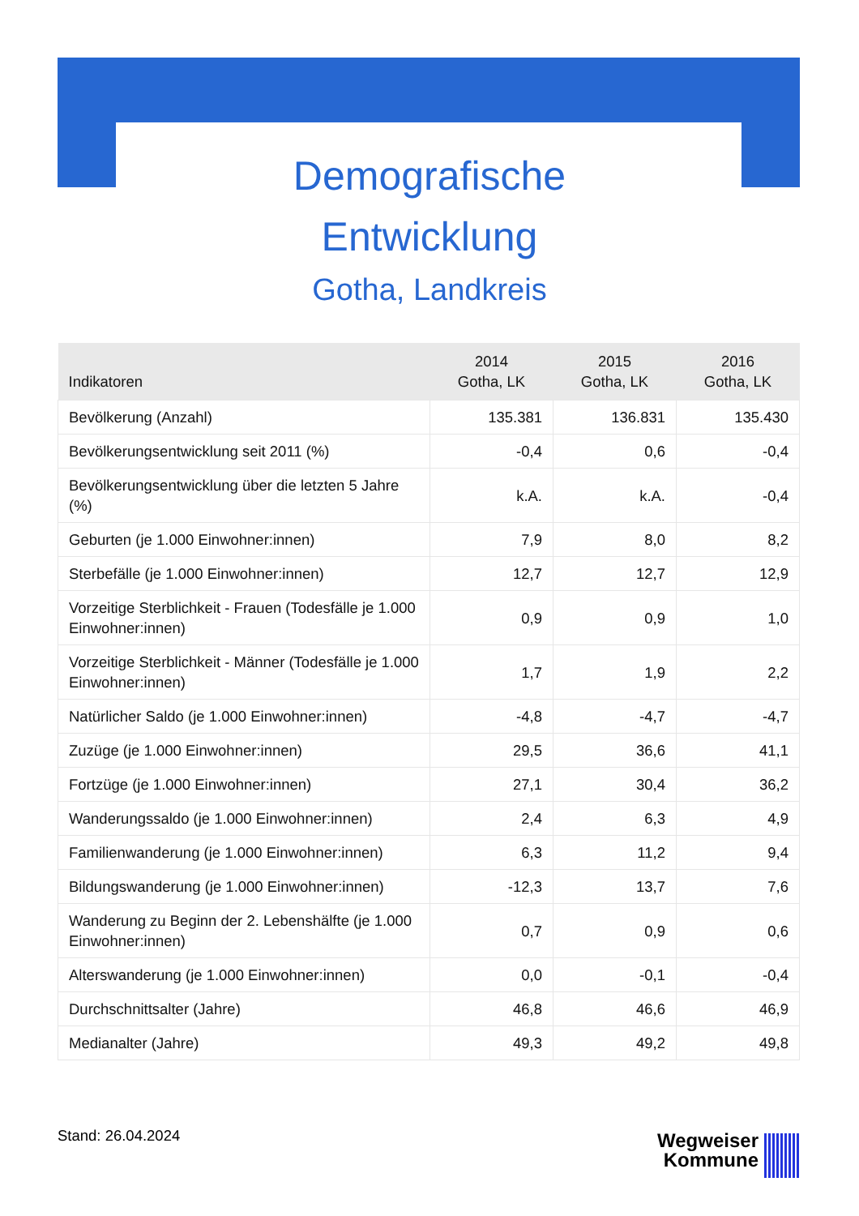Demografische
Entwicklung
Gotha, Landkreis
| Indikatoren | 2014 Gotha, LK | 2015 Gotha, LK | 2016 Gotha, LK |
| --- | --- | --- | --- |
| Bevölkerung (Anzahl) | 135.381 | 136.831 | 135.430 |
| Bevölkerungsentwicklung seit 2011 (%) | -0,4 | 0,6 | -0,4 |
| Bevölkerungsentwicklung über die letzten 5 Jahre (%) | k.A. | k.A. | -0,4 |
| Geburten (je 1.000 Einwohner:innen) | 7,9 | 8,0 | 8,2 |
| Sterbefälle (je 1.000 Einwohner:innen) | 12,7 | 12,7 | 12,9 |
| Vorzeitige Sterblichkeit - Frauen (Todesfälle je 1.000 Einwohner:innen) | 0,9 | 0,9 | 1,0 |
| Vorzeitige Sterblichkeit - Männer (Todesfälle je 1.000 Einwohner:innen) | 1,7 | 1,9 | 2,2 |
| Natürlicher Saldo (je 1.000 Einwohner:innen) | -4,8 | -4,7 | -4,7 |
| Zuzüge (je 1.000 Einwohner:innen) | 29,5 | 36,6 | 41,1 |
| Fortzüge (je 1.000 Einwohner:innen) | 27,1 | 30,4 | 36,2 |
| Wanderungssaldo (je 1.000 Einwohner:innen) | 2,4 | 6,3 | 4,9 |
| Familienwanderung (je 1.000 Einwohner:innen) | 6,3 | 11,2 | 9,4 |
| Bildungswanderung (je 1.000 Einwohner:innen) | -12,3 | 13,7 | 7,6 |
| Wanderung zu Beginn der 2. Lebenshälfte (je 1.000 Einwohner:innen) | 0,7 | 0,9 | 0,6 |
| Alterswanderung (je 1.000 Einwohner:innen) | 0,0 | -0,1 | -0,4 |
| Durchschnittsalter (Jahre) | 46,8 | 46,6 | 46,9 |
| Medianalter (Jahre) | 49,3 | 49,2 | 49,8 |
Stand: 26.04.2024
Wegweiser
Kommune